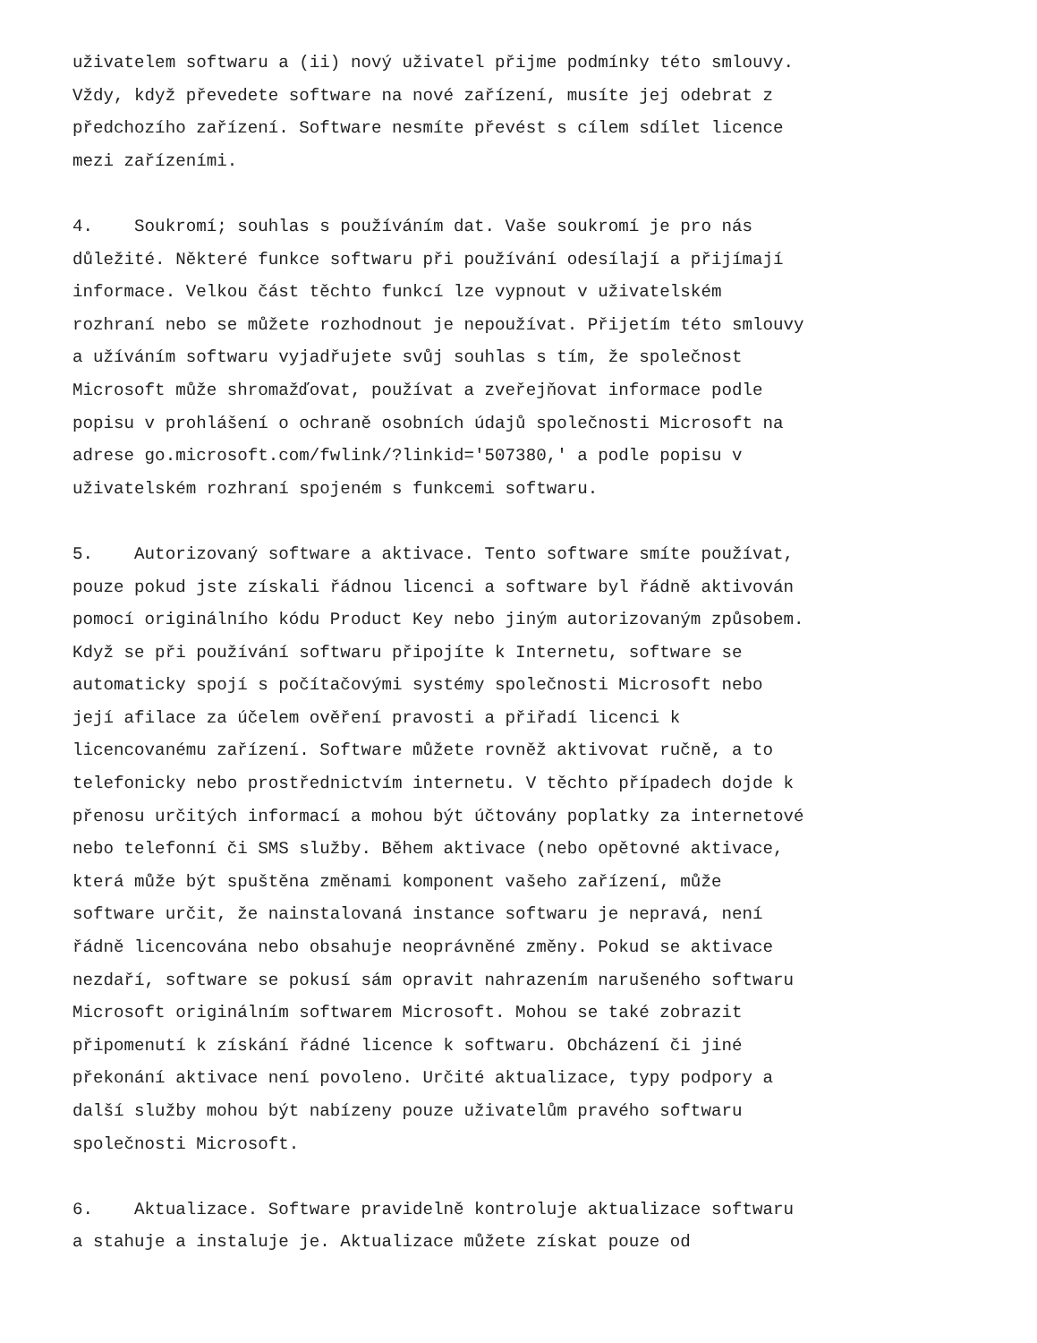uživatelem softwaru a (ii) nový uživatel přijme podmínky této smlouvy. Vždy, když převedete software na nové zařízení, musíte jej odebrat z předchozího zařízení. Software nesmíte převést s cílem sdílet licence mezi zařízeními.
4. Soukromí; souhlas s používáním dat. Vaše soukromí je pro nás důležité. Některé funkce softwaru při používání odesílají a přijímají informace. Velkou část těchto funkcí lze vypnout v uživatelském rozhraní nebo se můžete rozhodnout je nepoužívat. Přijetím této smlouvy a užíváním softwaru vyjadřujete svůj souhlas s tím, že společnost Microsoft může shromažďovat, používat a zveřejňovat informace podle popisu v prohlášení o ochraně osobních údajů společnosti Microsoft na adrese go.microsoft.com/fwlink/?linkid='507380,' a podle popisu v uživatelském rozhraní spojeném s funkcemi softwaru.
5. Autorizovaný software a aktivace. Tento software smíte používat, pouze pokud jste získali řádnou licenci a software byl řádně aktivován pomocí originálního kódu Product Key nebo jiným autorizovaným způsobem. Když se při používání softwaru připojíte k Internetu, software se automaticky spojí s počítačovými systémy společnosti Microsoft nebo její afilace za účelem ověření pravosti a přiřadí licenci k licencovanému zařízení. Software můžete rovněž aktivovat ručně, a to telefonicky nebo prostřednictvím internetu. V těchto případech dojde k přenosu určitých informací a mohou být účtovány poplatky za internetové nebo telefonní či SMS služby. Během aktivace (nebo opětovné aktivace, která může být spuštěna změnami komponent vašeho zařízení, může software určit, že nainstalovaná instance softwaru je nepravá, není řádně licencována nebo obsahuje neoprávněné změny. Pokud se aktivace nezdaří, software se pokusí sám opravit nahrazením narušeného softwaru Microsoft originálním softwarem Microsoft. Mohou se také zobrazit připomenutí k získání řádné licence k softwaru. Obcházení či jiné překonání aktivace není povoleno. Určité aktualizace, typy podpory a další služby mohou být nabízeny pouze uživatelům pravého softwaru společnosti Microsoft.
6. Aktualizace. Software pravidelně kontroluje aktualizace softwaru a stahuje a instaluje je. Aktualizace můžete získat pouze od